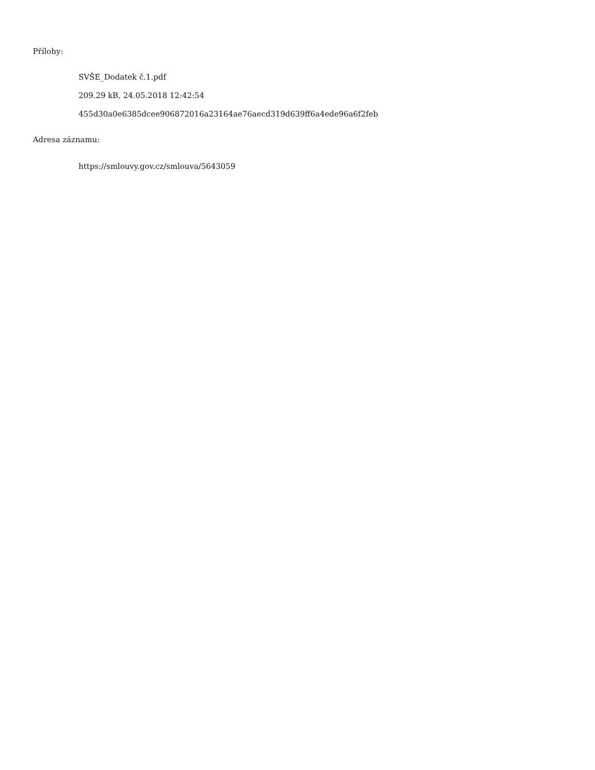Přílohy:
SVŠE_Dodatek č.1.pdf
209.29 kB, 24.05.2018 12:42:54
455d30a0e6385dcee906872016a23164ae76aecd319d639ff6a4ede96a6f2feb
Adresa záznamu:
https://smlouvy.gov.cz/smlouva/5643059